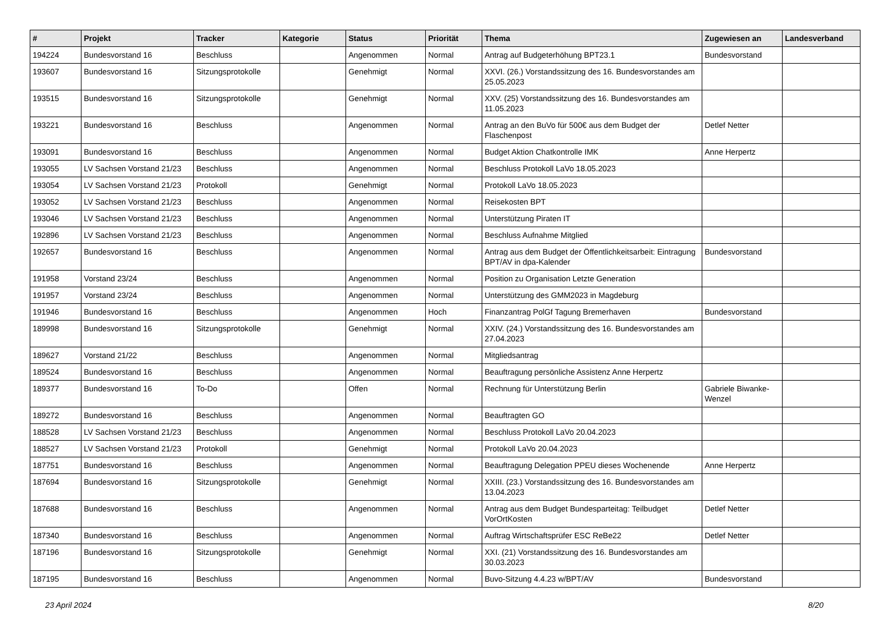| # | Projekt | Tracker | Kategorie | Status | Priorität | Thema | Zugewiesen an | Landesverband |
| --- | --- | --- | --- | --- | --- | --- | --- | --- |
| 194224 | Bundesvorstand 16 | Beschluss | | Angenommen | Normal | Antrag auf Budgeterhöhung BPT23.1 | Bundesvorstand | |
| 193607 | Bundesvorstand 16 | Sitzungsprotokolle | | Genehmigt | Normal | XXVI. (26.) Vorstandssitzung des 16. Bundesvorstandes am 25.05.2023 | | |
| 193515 | Bundesvorstand 16 | Sitzungsprotokolle | | Genehmigt | Normal | XXV. (25) Vorstandssitzung des 16. Bundesvorstandes am 11.05.2023 | | |
| 193221 | Bundesvorstand 16 | Beschluss | | Angenommen | Normal | Antrag an den BuVo für 500€ aus dem Budget der Flaschenpost | Detlef Netter | |
| 193091 | Bundesvorstand 16 | Beschluss | | Angenommen | Normal | Budget Aktion Chatkontrolle IMK | Anne Herpertz | |
| 193055 | LV Sachsen Vorstand 21/23 | Beschluss | | Angenommen | Normal | Beschluss Protokoll LaVo 18.05.2023 | | |
| 193054 | LV Sachsen Vorstand 21/23 | Protokoll | | Genehmigt | Normal | Protokoll LaVo 18.05.2023 | | |
| 193052 | LV Sachsen Vorstand 21/23 | Beschluss | | Angenommen | Normal | Reisekosten BPT | | |
| 193046 | LV Sachsen Vorstand 21/23 | Beschluss | | Angenommen | Normal | Unterstützung Piraten IT | | |
| 192896 | LV Sachsen Vorstand 21/23 | Beschluss | | Angenommen | Normal | Beschluss Aufnahme Mitglied | | |
| 192657 | Bundesvorstand 16 | Beschluss | | Angenommen | Normal | Antrag aus dem Budget der Öffentlichkeitsarbeit: Eintragung BPT/AV in dpa-Kalender | Bundesvorstand | |
| 191958 | Vorstand 23/24 | Beschluss | | Angenommen | Normal | Position zu Organisation Letzte Generation | | |
| 191957 | Vorstand 23/24 | Beschluss | | Angenommen | Normal | Unterstützung des GMM2023 in Magdeburg | | |
| 191946 | Bundesvorstand 16 | Beschluss | | Angenommen | Hoch | Finanzantrag PolGf Tagung Bremerhaven | Bundesvorstand | |
| 189998 | Bundesvorstand 16 | Sitzungsprotokolle | | Genehmigt | Normal | XXIV. (24.) Vorstandssitzung des 16. Bundesvorstandes am 27.04.2023 | | |
| 189627 | Vorstand 21/22 | Beschluss | | Angenommen | Normal | Mitgliedsantrag | | |
| 189524 | Bundesvorstand 16 | Beschluss | | Angenommen | Normal | Beauftragung persönliche Assistenz Anne Herpertz | | |
| 189377 | Bundesvorstand 16 | To-Do | | Offen | Normal | Rechnung für Unterstützung Berlin | Gabriele Biwanke-Wenzel | |
| 189272 | Bundesvorstand 16 | Beschluss | | Angenommen | Normal | Beauftragten GO | | |
| 188528 | LV Sachsen Vorstand 21/23 | Beschluss | | Angenommen | Normal | Beschluss Protokoll LaVo 20.04.2023 | | |
| 188527 | LV Sachsen Vorstand 21/23 | Protokoll | | Genehmigt | Normal | Protokoll LaVo 20.04.2023 | | |
| 187751 | Bundesvorstand 16 | Beschluss | | Angenommen | Normal | Beauftragung Delegation PPEU dieses Wochenende | Anne Herpertz | |
| 187694 | Bundesvorstand 16 | Sitzungsprotokolle | | Genehmigt | Normal | XXIII. (23.) Vorstandssitzung des 16. Bundesvorstandes am 13.04.2023 | | |
| 187688 | Bundesvorstand 16 | Beschluss | | Angenommen | Normal | Antrag aus dem Budget Bundesparteitag: Teilbudget VorOrtKosten | Detlef Netter | |
| 187340 | Bundesvorstand 16 | Beschluss | | Angenommen | Normal | Auftrag Wirtschaftsprüfer ESC ReBe22 | Detlef Netter | |
| 187196 | Bundesvorstand 16 | Sitzungsprotokolle | | Genehmigt | Normal | XXI. (21) Vorstandssitzung des 16. Bundesvorstandes am 30.03.2023 | | |
| 187195 | Bundesvorstand 16 | Beschluss | | Angenommen | Normal | Buvo-Sitzung 4.4.23 w/BPT/AV | Bundesvorstand | |
23 April 2024 8/20